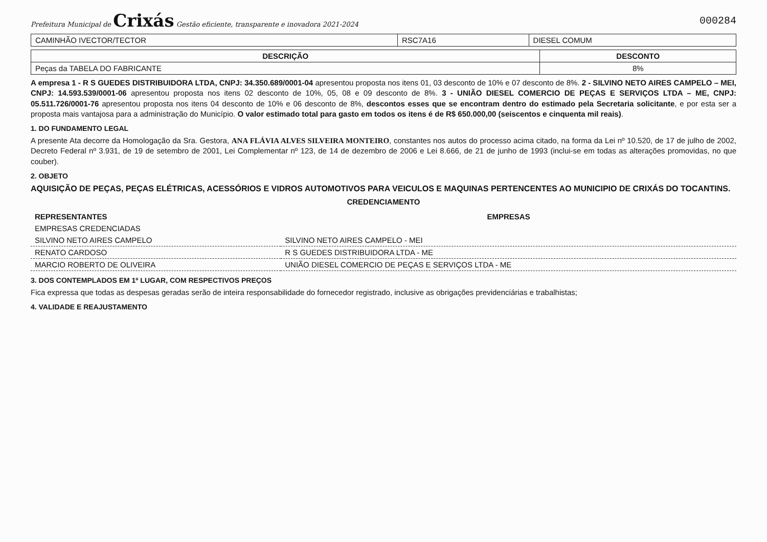Prefeitura Municipal de Crixás Gestão eficiente, transparente e inovadora 2021-2024
000284
| CAMINHÃO IVECTOR/TECTOR | RSC7A16 | DIESEL COMUM |
| DESCRIÇÃO | DESCONTO |
| --- | --- |
| Peças da TABELA DO FABRICANTE | 8% |
A empresa 1 - R S GUEDES DISTRIBUIDORA LTDA, CNPJ: 34.350.689/0001-04 apresentou proposta nos itens 01, 03 desconto de 10% e 07 desconto de 8%. 2 - SILVINO NETO AIRES CAMPELO – MEI, CNPJ: 14.593.539/0001-06 apresentou proposta nos itens 02 desconto de 10%, 05, 08 e 09 desconto de 8%. 3 - UNIÃO DIESEL COMERCIO DE PEÇAS E SERVIÇOS LTDA – ME, CNPJ: 05.511.726/0001-76 apresentou proposta nos itens 04 desconto de 10% e 06 desconto de 8%, descontos esses que se encontram dentro do estimado pela Secretaria solicitante, e por esta ser a proposta mais vantajosa para a administração do Município. O valor estimado total para gasto em todos os itens é de R$ 650.000,00 (seiscentos e cinquenta mil reais).
1. DO FUNDAMENTO LEGAL
A presente Ata decorre da Homologação da Sra. Gestora, ANA FLÁVIA ALVES SILVEIRA MONTEIRO, constantes nos autos do processo acima citado, na forma da Lei nº 10.520, de 17 de julho de 2002, Decreto Federal nº 3.931, de 19 de setembro de 2001, Lei Complementar nº 123, de 14 de dezembro de 2006 e Lei 8.666, de 21 de junho de 1993 (inclui-se em todas as alterações promovidas, no que couber).
2. OBJETO
AQUISIÇÃO DE PEÇAS, PEÇAS ELÉTRICAS, ACESSÓRIOS E VIDROS AUTOMOTIVOS PARA VEICULOS E MAQUINAS PERTENCENTES AO MUNICIPIO DE CRIXÁS DO TOCANTINS.
CREDENCIAMENTO
| REPRESENTANTES | EMPRESAS |
| --- | --- |
| EMPRESAS CREDENCIADAS | |
| SILVINO NETO AIRES CAMPELO | SILVINO NETO AIRES CAMPELO - MEI |
| RENATO CARDOSO | R S GUEDES DISTRIBUIDORA LTDA - ME |
| MARCIO ROBERTO DE OLIVEIRA | UNIÃO DIESEL COMERCIO DE PEÇAS E SERVIÇOS LTDA - ME |
3. DOS CONTEMPLADOS EM 1º LUGAR, COM RESPECTIVOS PREÇOS
Fica expressa que todas as despesas geradas serão de inteira responsabilidade do fornecedor registrado, inclusive as obrigações previdenciárias e trabalhistas;
4. VALIDADE E REAJUSTAMENTO